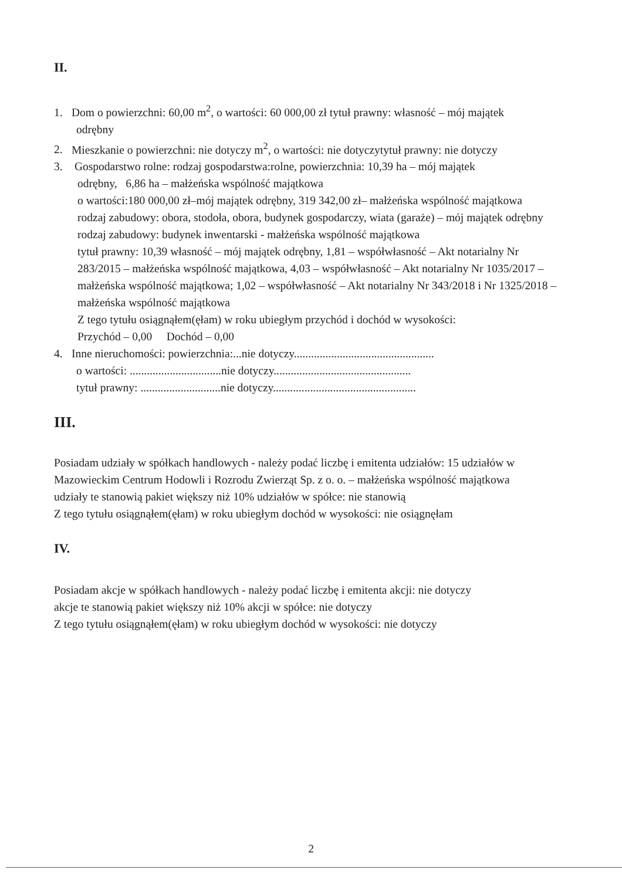II.
1. Dom o powierzchni: 60,00 m<sup>2</sup>, o wartości: 60 000,00 zł tytuł prawny: własność – mój majątek
odrębny
2. Mieszkanie o powierzchni: nie dotyczy m<sup>2</sup>, o wartości: nie dotyczytytuł prawny: nie dotyczy
3. Gospodarstwo rolne: rodzaj gospodarstwa:rolne, powierzchnia: 10,39 ha – mój majątek
odrębny, 6,86 ha – małżeńska wspólność majątkowa
o wartości:180 000,00 zł–mój majątek odrębny, 319 342,00 zł– małżeńska wspólność majątkowa
rodzaj zabudowy: obora, stodoła, obora, budynek gospodarczy, wiata (garaże) – mój majątek odrębny
rodzaj zabudowy: budynek inwentarski - małżeńska wspólność majątkowa
tytuł prawny: 10,39 własność – mój majątek odrębny, 1,81 – współwłasność – Akt notarialny Nr 283/2015 – małżeńska wspólność majątkowa, 4,03 – współwłasność – Akt notarialny Nr 1035/2017 – małżeńska wspólność majątkowa; 1,02 – współwłasność – Akt notarialny Nr 343/2018 i Nr 1325/2018 – małżeńska wspólność majątkowa
Z tego tytułu osiągnąłem(ęłam) w roku ubiegłym przychód i dochód w wysokości:
Przychód – 0,00 Dochód – 0,00
4. Inne nieruchomości: powierzchnia:...nie dotyczy.................................................
o wartości: ................................nie dotyczy................................................
tytuł prawny: ............................nie dotyczy..................................................
III.
Posiadam udziały w spółkach handlowych - należy podać liczbę i emitenta udziałów: 15 udziałów w Mazowieckim Centrum Hodowli i Rozrodu Zwierząt Sp. z o. o. – małżeńska wspólność majątkowa
udziały te stanowią pakiet większy niż 10% udziałów w spółce: nie stanowią
Z tego tytułu osiągnąłem(ęłam) w roku ubiegłym dochód w wysokości: nie osiągnęłam
IV.
Posiadam akcje w spółkach handlowych - należy podać liczbę i emitenta akcji: nie dotyczy
akcje te stanowią pakiet większy niż 10% akcji w spółce: nie dotyczy
Z tego tytułu osiągnąłem(ęłam) w roku ubiegłym dochód w wysokości: nie dotyczy
2